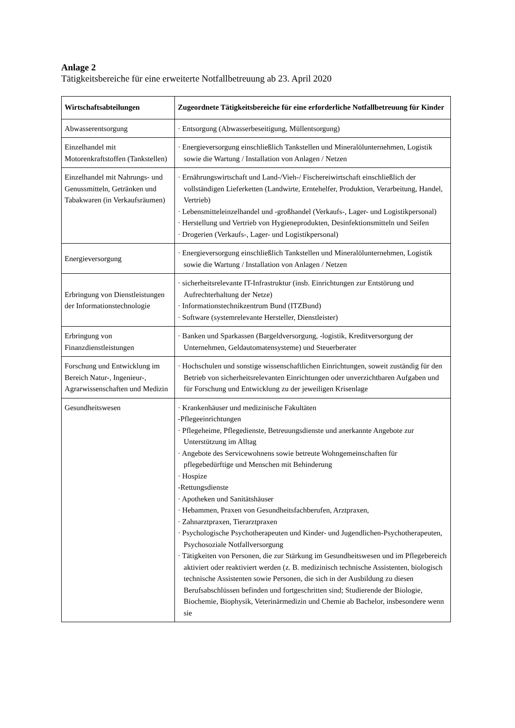Anlage 2
Tätigkeitsbereiche für eine erweiterte Notfallbetreuung ab 23. April 2020
| Wirtschaftsabteilungen | Zugeordnete Tätigkeitsbereiche für eine erforderliche Notfallbetreuung für Kinder |
| --- | --- |
| Abwasserentsorgung | · Entsorgung (Abwasserbeseitigung, Müllentsorgung) |
| Einzelhandel mit Motorenkraftstoffen (Tankstellen) | · Energieversorgung einschließlich Tankstellen und Mineralölunternehmen, Logistik sowie die Wartung / Installation von Anlagen / Netzen |
| Einzelhandel mit Nahrungs- und Genussmitteln, Getränken und Tabakwaren (in Verkaufsräumen) | · Ernährungswirtschaft und Land-/Vieh-/ Fischereiwirtschaft einschließlich der vollständigen Lieferketten (Landwirte, Erntehelfer, Produktion, Verarbeitung, Handel, Vertrieb) · Lebensmitteleinzelhandel und -großhandel (Verkaufs-, Lager- und Logistikpersonal) · Herstellung und Vertrieb von Hygieneprodukten, Desinfektionsmitteln und Seifen · Drogerien (Verkaufs-, Lager- und Logistikpersonal) |
| Energieversorgung | · Energieversorgung einschließlich Tankstellen und Mineralölunternehmen, Logistik sowie die Wartung / Installation von Anlagen / Netzen |
| Erbringung von Dienstleistungen der Informationstechnologie | · sicherheitsrelevante IT-Infrastruktur (insb. Einrichtungen zur Entstörung und Aufrechterhaltung der Netze) · Informationstechnikzentrum Bund (ITZBund) · Software (systemrelevante Hersteller, Dienstleister) |
| Erbringung von Finanzdienstleistungen | · Banken und Sparkassen (Bargeldversorgung, -logistik, Kreditversorgung der Unternehmen, Geldautomatensysteme) und Steuerberater |
| Forschung und Entwicklung im Bereich Natur-, Ingenieur-, Agrarwissenschaften und Medizin | · Hochschulen und sonstige wissenschaftlichen Einrichtungen, soweit zuständig für den Betrieb von sicherheitsrelevanten Einrichtungen oder unverzichtbaren Aufgaben und für Forschung und Entwicklung zu der jeweiligen Krisenlage |
| Gesundheitswesen | · Krankenhäuser und medizinische Fakultäten -Pflegeeinrichtungen · Pflegeheime, Pflegedienste, Betreuungsdienste und anerkannte Angebote zur Unterstützung im Alltag · Angebote des Servicewohnens sowie betreute Wohngemeinschaften für pflegebedürftige und Menschen mit Behinderung · Hospize -Rettungsdienste · Apotheken und Sanitätshäuser · Hebammen, Praxen von Gesundheitsfachberufen, Arztpraxen, · Zahnarztpraxen, Tierarztpraxen · Psychologische Psychotherapeuten und Kinder- und Jugendlichen-Psychotherapeuten, Psychosoziale Notfallversorgung · Tätigkeiten von Personen, die zur Stärkung im Gesundheitswesen und im Pflegebereich aktiviert oder reaktiviert werden (z. B. medizinisch technische Assistenten, biologisch technische Assistenten sowie Personen, die sich in der Ausbildung zu diesen Berufsabschlüssen befinden und fortgeschritten sind; Studierende der Biologie, Biochemie, Biophysik, Veterinärmedizin und Chemie ab Bachelor, insbesondere wenn sie |